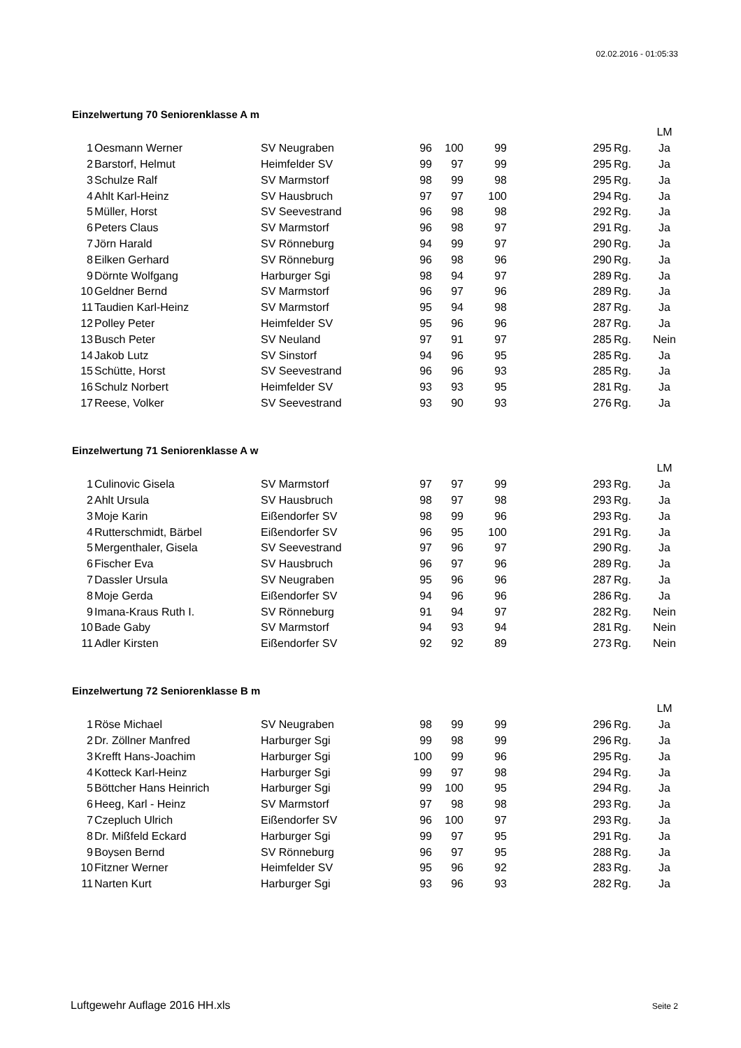02.02.2016 - 01:05:33
Einzelwertung 70 Seniorenklasse A m
| | | | | | | | | LM |
| 1 | Oesmann Werner | SV Neugraben | 96 | 100 | 99 | 295 | Rg. | Ja |
| 2 | Barstorf, Helmut | Heimfelder SV | 99 | 97 | 99 | 295 | Rg. | Ja |
| 3 | Schulze Ralf | SV Marmstorf | 98 | 99 | 98 | 295 | Rg. | Ja |
| 4 | Ahlt Karl-Heinz | SV Hausbruch | 97 | 97 | 100 | 294 | Rg. | Ja |
| 5 | Müller, Horst | SV Seevestrand | 96 | 98 | 98 | 292 | Rg. | Ja |
| 6 | Peters Claus | SV Marmstorf | 96 | 98 | 97 | 291 | Rg. | Ja |
| 7 | Jörn Harald | SV Rönneburg | 94 | 99 | 97 | 290 | Rg. | Ja |
| 8 | Eilken Gerhard | SV Rönneburg | 96 | 98 | 96 | 290 | Rg. | Ja |
| 9 | Dörnte Wolfgang | Harburger Sgi | 98 | 94 | 97 | 289 | Rg. | Ja |
| 10 | Geldner Bernd | SV Marmstorf | 96 | 97 | 96 | 289 | Rg. | Ja |
| 11 | Taudien Karl-Heinz | SV Marmstorf | 95 | 94 | 98 | 287 | Rg. | Ja |
| 12 | Polley Peter | Heimfelder SV | 95 | 96 | 96 | 287 | Rg. | Ja |
| 13 | Busch Peter | SV Neuland | 97 | 91 | 97 | 285 | Rg. | Nein |
| 14 | Jakob Lutz | SV Sinstorf | 94 | 96 | 95 | 285 | Rg. | Ja |
| 15 | Schütte, Horst | SV Seevestrand | 96 | 96 | 93 | 285 | Rg. | Ja |
| 16 | Schulz Norbert | Heimfelder SV | 93 | 93 | 95 | 281 | Rg. | Ja |
| 17 | Reese, Volker | SV Seevestrand | 93 | 90 | 93 | 276 | Rg. | Ja |
Einzelwertung 71 Seniorenklasse A w
| | | | | | | | | LM |
| 1 | Culinovic Gisela | SV Marmstorf | 97 | 97 | 99 | 293 | Rg. | Ja |
| 2 | Ahlt Ursula | SV Hausbruch | 98 | 97 | 98 | 293 | Rg. | Ja |
| 3 | Moje Karin | Eißendorfer SV | 98 | 99 | 96 | 293 | Rg. | Ja |
| 4 | Rutterschmidt, Bärbel | Eißendorfer SV | 96 | 95 | 100 | 291 | Rg. | Ja |
| 5 | Mergenthaler, Gisela | SV Seevestrand | 97 | 96 | 97 | 290 | Rg. | Ja |
| 6 | Fischer Eva | SV Hausbruch | 96 | 97 | 96 | 289 | Rg. | Ja |
| 7 | Dassler Ursula | SV Neugraben | 95 | 96 | 96 | 287 | Rg. | Ja |
| 8 | Moje Gerda | Eißendorfer SV | 94 | 96 | 96 | 286 | Rg. | Ja |
| 9 | Imana-Kraus Ruth I. | SV Rönneburg | 91 | 94 | 97 | 282 | Rg. | Nein |
| 10 | Bade Gaby | SV Marmstorf | 94 | 93 | 94 | 281 | Rg. | Nein |
| 11 | Adler Kirsten | Eißendorfer SV | 92 | 92 | 89 | 273 | Rg. | Nein |
Einzelwertung 72 Seniorenklasse B m
| | | | | | | | | LM |
| 1 | Röse Michael | SV Neugraben | 98 | 99 | 99 | 296 | Rg. | Ja |
| 2 | Dr. Zöllner Manfred | Harburger Sgi | 99 | 98 | 99 | 296 | Rg. | Ja |
| 3 | Krefft Hans-Joachim | Harburger Sgi | 100 | 99 | 96 | 295 | Rg. | Ja |
| 4 | Kotteck Karl-Heinz | Harburger Sgi | 99 | 97 | 98 | 294 | Rg. | Ja |
| 5 | Böttcher Hans Heinrich | Harburger Sgi | 99 | 100 | 95 | 294 | Rg. | Ja |
| 6 | Heeg, Karl - Heinz | SV Marmstorf | 97 | 98 | 98 | 293 | Rg. | Ja |
| 7 | Czepluch Ulrich | Eißendorfer SV | 96 | 100 | 97 | 293 | Rg. | Ja |
| 8 | Dr. Mißfeld Eckard | Harburger Sgi | 99 | 97 | 95 | 291 | Rg. | Ja |
| 9 | Boysen Bernd | SV Rönneburg | 96 | 97 | 95 | 288 | Rg. | Ja |
| 10 | Fitzner Werner | Heimfelder SV | 95 | 96 | 92 | 283 | Rg. | Ja |
| 11 | Narten Kurt | Harburger Sgi | 93 | 96 | 93 | 282 | Rg. | Ja |
Luftgewehr Auflage 2016 HH.xls Seite 2